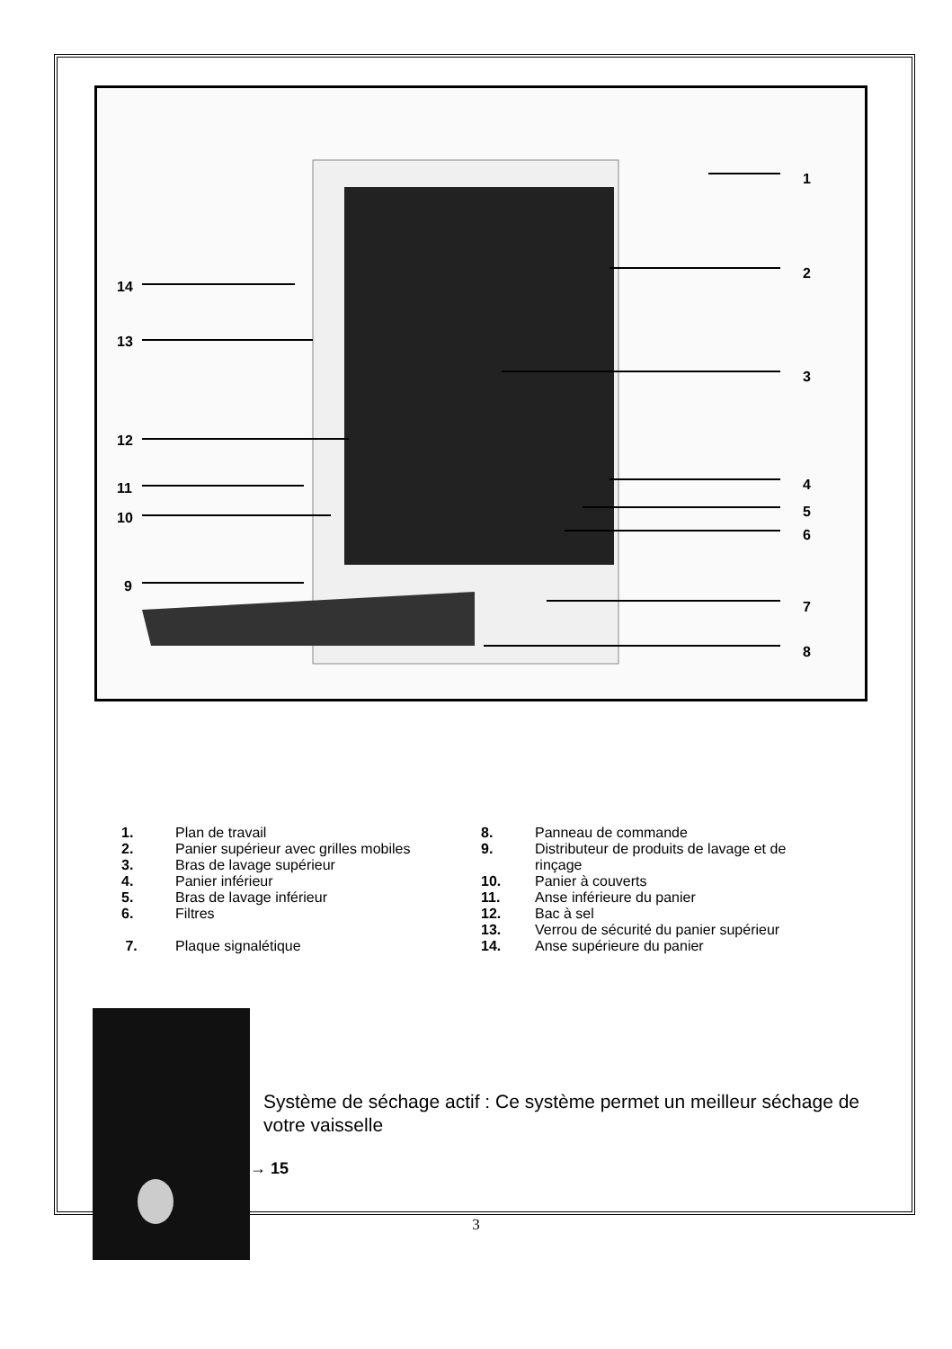1
2
3
4
5
6
7
8
9
10
11
12
13
14
1. Plan de travail
2. Panier supérieur avec grilles mobiles
3. Bras de lavage supérieur
4. Panier inférieur
5. Bras de lavage inférieur
6. Filtres
7. Plaque signalétique
8. Panneau de commande
9. Distributeur de produits de lavage et de rinçage
10. Panier à couverts
11. Anse inférieure du panier
12. Bac à sel
13. Verrou de sécurité du panier supérieur
14. Anse supérieure du panier
Système de séchage actif : Ce système permet un meilleur séchage de votre vaisselle
―――――→ 15
3